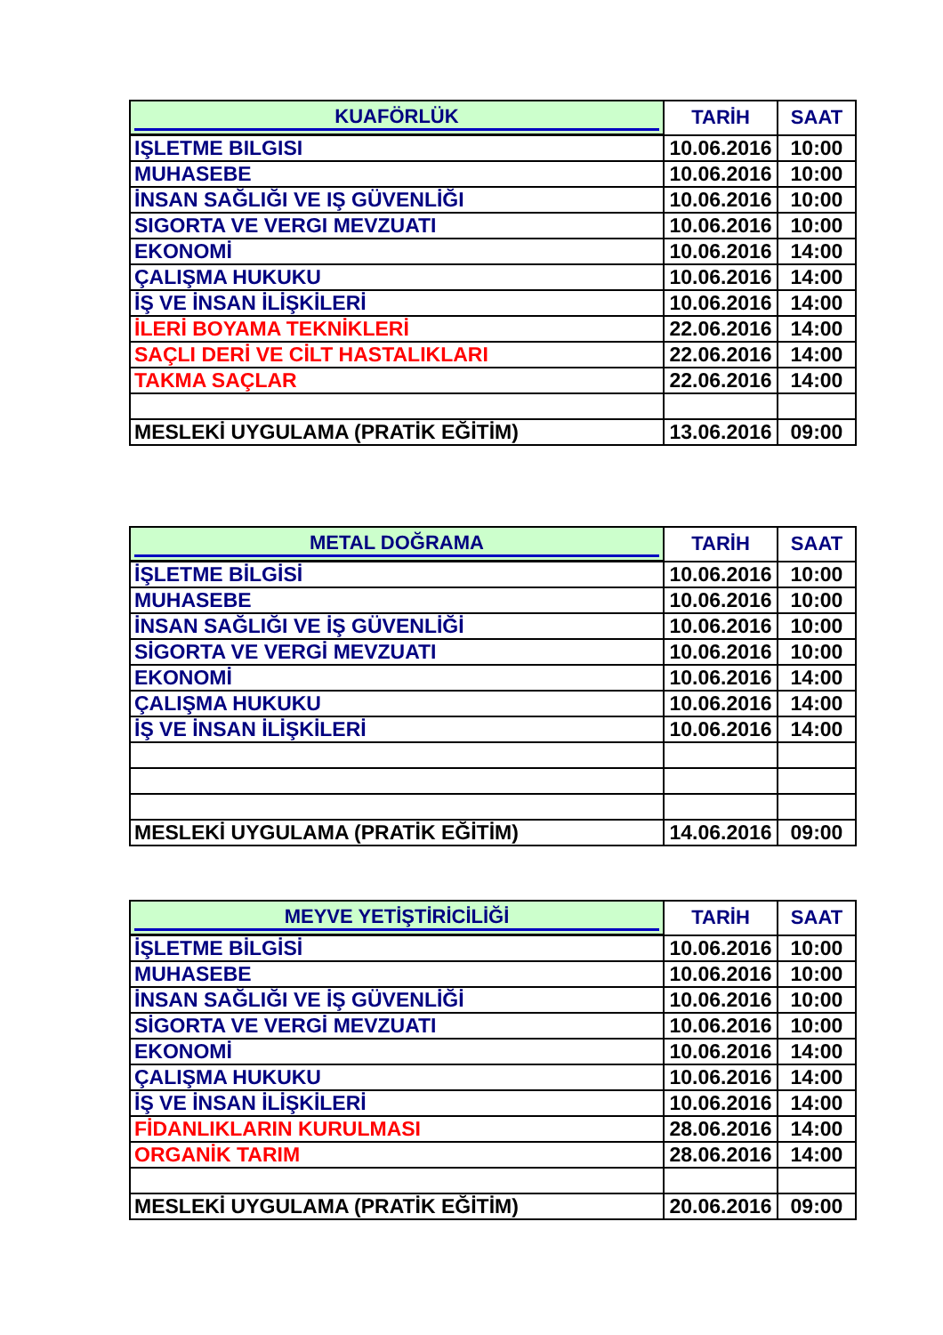| KUAFÖRLÜK | TARİH | SAAT |
| --- | --- | --- |
| IŞLETME BILGISI | 10.06.2016 | 10:00 |
| MUHASEBE | 10.06.2016 | 10:00 |
| İNSAN SAĞLIĞI VE IŞ GÜVENLİĞI | 10.06.2016 | 10:00 |
| SIGORTA VE VERGI MEVZUATI | 10.06.2016 | 10:00 |
| EKONOMİ | 10.06.2016 | 14:00 |
| ÇALIŞMA HUKUKU | 10.06.2016 | 14:00 |
| İŞ VE İNSAN İLİŞKİLERİ | 10.06.2016 | 14:00 |
| İLERİ BOYAMA TEKNİKLERİ | 22.06.2016 | 14:00 |
| SAÇLI DERİ VE CİLT HASTALIKLARI | 22.06.2016 | 14:00 |
| TAKMA SAÇLAR | 22.06.2016 | 14:00 |
| MESLEKİ UYGULAMA (PRATİK EĞİTİM) | 13.06.2016 | 09:00 |
| METAL DOĞRAMA | TARİH | SAAT |
| --- | --- | --- |
| İŞLETME BİLGİSİ | 10.06.2016 | 10:00 |
| MUHASEBE | 10.06.2016 | 10:00 |
| İNSAN SAĞLIĞI VE İŞ GÜVENLİĞİ | 10.06.2016 | 10:00 |
| SİGORTA VE VERGİ MEVZUATI | 10.06.2016 | 10:00 |
| EKONOMİ | 10.06.2016 | 14:00 |
| ÇALIŞMA HUKUKU | 10.06.2016 | 14:00 |
| İŞ VE İNSAN İLİŞKİLERİ | 10.06.2016 | 14:00 |
| MESLEKİ UYGULAMA (PRATİK EĞİTİM) | 14.06.2016 | 09:00 |
| MEYVE YETİŞTİRİCİLİĞİ | TARİH | SAAT |
| --- | --- | --- |
| İŞLETME BİLGİSİ | 10.06.2016 | 10:00 |
| MUHASEBE | 10.06.2016 | 10:00 |
| İNSAN SAĞLIĞI VE İŞ GÜVENLİĞİ | 10.06.2016 | 10:00 |
| SİGORTA VE VERGİ MEVZUATI | 10.06.2016 | 10:00 |
| EKONOMİ | 10.06.2016 | 14:00 |
| ÇALIŞMA HUKUKU | 10.06.2016 | 14:00 |
| İŞ VE İNSAN İLİŞKİLERİ | 10.06.2016 | 14:00 |
| FİDANLIKLARIN KURULMASI | 28.06.2016 | 14:00 |
| ORGANİK TARIM | 28.06.2016 | 14:00 |
| MESLEKİ UYGULAMA (PRATİK EĞİTİM) | 20.06.2016 | 09:00 |